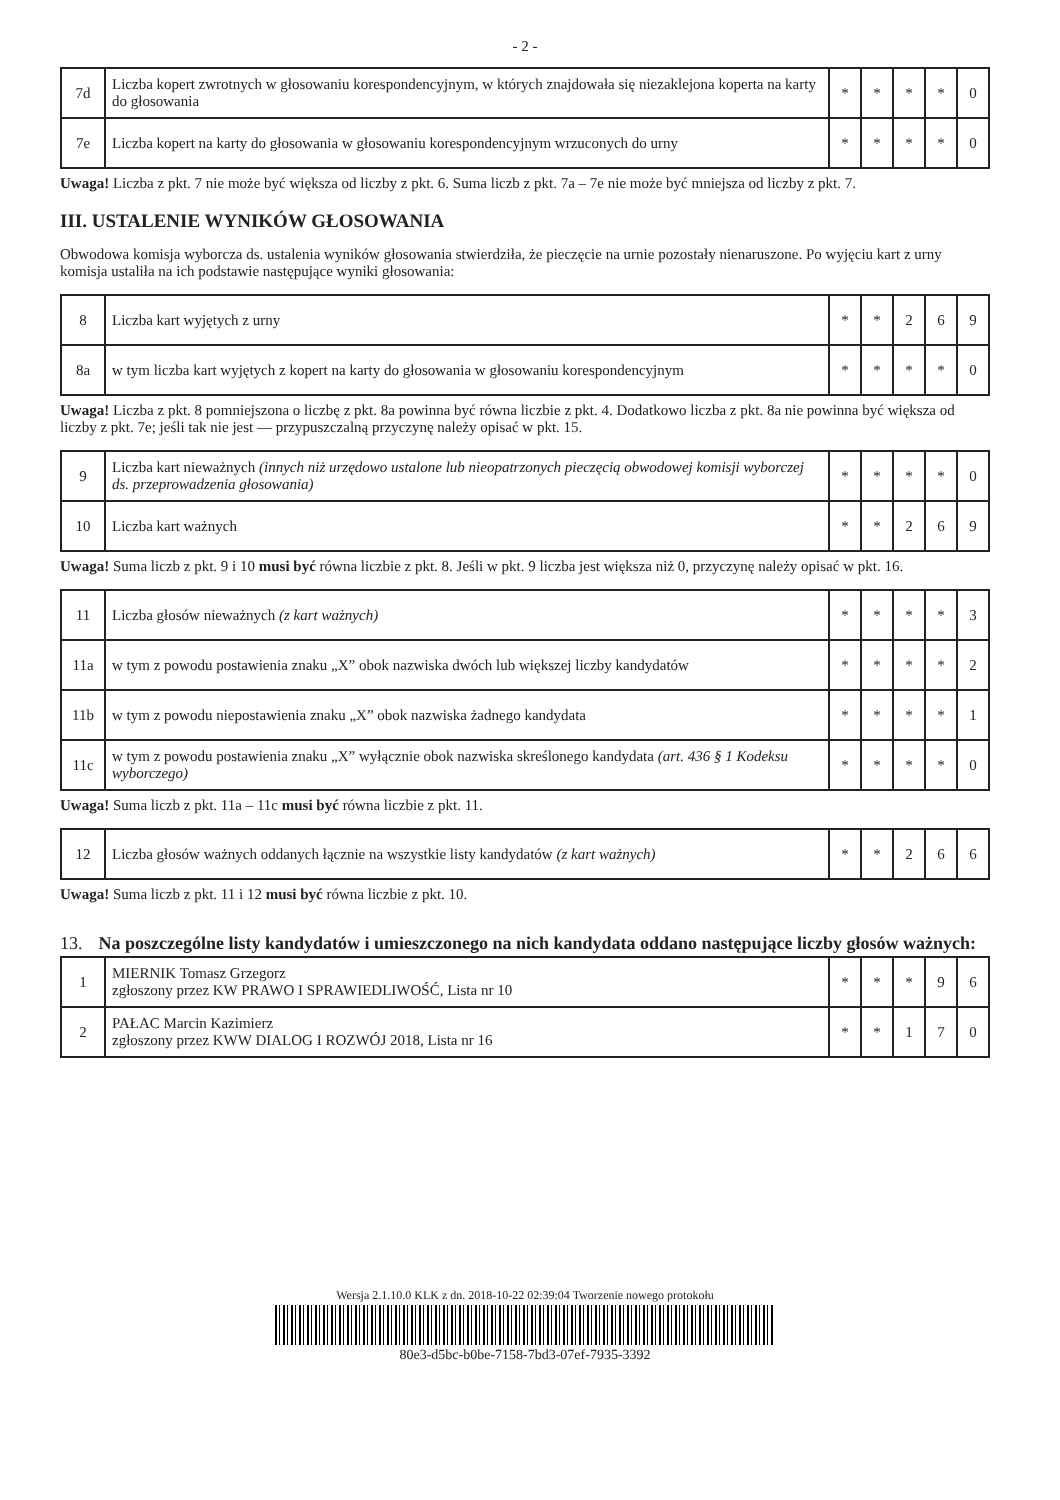- 2 -
| 7d | Liczba kopert zwrotnych w głosowaniu korespondencyjnym, w których znajdowała się niezaklejona koperta na karty do głosowania | * | * | * | * | 0 |
| 7e | Liczba kopert na karty do głosowania w głosowaniu korespondencyjnym wrzuconych do urny | * | * | * | * | 0 |
Uwaga! Liczba z pkt. 7 nie może być większa od liczby z pkt. 6. Suma liczb z pkt. 7a – 7e nie może być mniejsza od liczby z pkt. 7.
III. USTALENIE WYNIKÓW GŁOSOWANIA
Obwodowa komisja wyborcza ds. ustalenia wyników głosowania stwierdziła, że pieczęcie na urnie pozostały nienaruszone. Po wyjęciu kart z urny komisja ustaliła na ich podstawie następujące wyniki głosowania:
| 8 | Liczba kart wyjętych z urny | * | * | 2 | 6 | 9 |
| 8a | w tym liczba kart wyjętych z kopert na karty do głosowania w głosowaniu korespondencyjnym | * | * | * | * | 0 |
Uwaga! Liczba z pkt. 8 pomniejszona o liczbę z pkt. 8a powinna być równa liczbie z pkt. 4. Dodatkowo liczba z pkt. 8a nie powinna być większa od liczby z pkt. 7e; jeśli tak nie jest — przypuszczalną przyczynę należy opisać w pkt. 15.
| 9 | Liczba kart nieważnych (innych niż urzędowo ustalone lub nieopatrzonych pieczęcią obwodowej komisji wyborczej ds. przeprowadzenia głosowania) | * | * | * | * | 0 |
| 10 | Liczba kart ważnych | * | * | 2 | 6 | 9 |
Uwaga! Suma liczb z pkt. 9 i 10 musi być równa liczbie z pkt. 8. Jeśli w pkt. 9 liczba jest większa niż 0, przyczynę należy opisać w pkt. 16.
| 11 | Liczba głosów nieważnych (z kart ważnych) | * | * | * | * | 3 |
| 11a | w tym z powodu postawienia znaku „X” obok nazwiska dwóch lub większej liczby kandydatów | * | * | * | * | 2 |
| 11b | w tym z powodu niepostawienia znaku „X” obok nazwiska żadnego kandydata | * | * | * | * | 1 |
| 11c | w tym z powodu postawienia znaku „X” wyłącznie obok nazwiska skreślonego kandydata (art. 436 § 1 Kodeksu wyborczego) | * | * | * | * | 0 |
Uwaga! Suma liczb z pkt. 11a – 11c musi być równa liczbie z pkt. 11.
| 12 | Liczba głosów ważnych oddanych łącznie na wszystkie listy kandydatów (z kart ważnych) | * | * | 2 | 6 | 6 |
Uwaga! Suma liczb z pkt. 11 i 12 musi być równa liczbie z pkt. 10.
13. Na poszczególne listy kandydatów i umieszczonego na nich kandydata oddano następujące liczby głosów ważnych:
| 1 | MIERNIK Tomasz Grzegorz zgłoszony przez KW PRAWO I SPRAWIEDLIWOŚĆ, Lista nr 10 | * | * | * | 9 | 6 |
| 2 | PAŁAC Marcin Kazimierz zgłoszony przez KWW DIALOG I ROZWÓJ 2018, Lista nr 16 | * | * | 1 | 7 | 0 |
Wersja 2.1.10.0 KLK z dn. 2018-10-22 02:39:04 Tworzenie nowego protokołu
80e3-d5bc-b0be-7158-7bd3-07ef-7935-3392